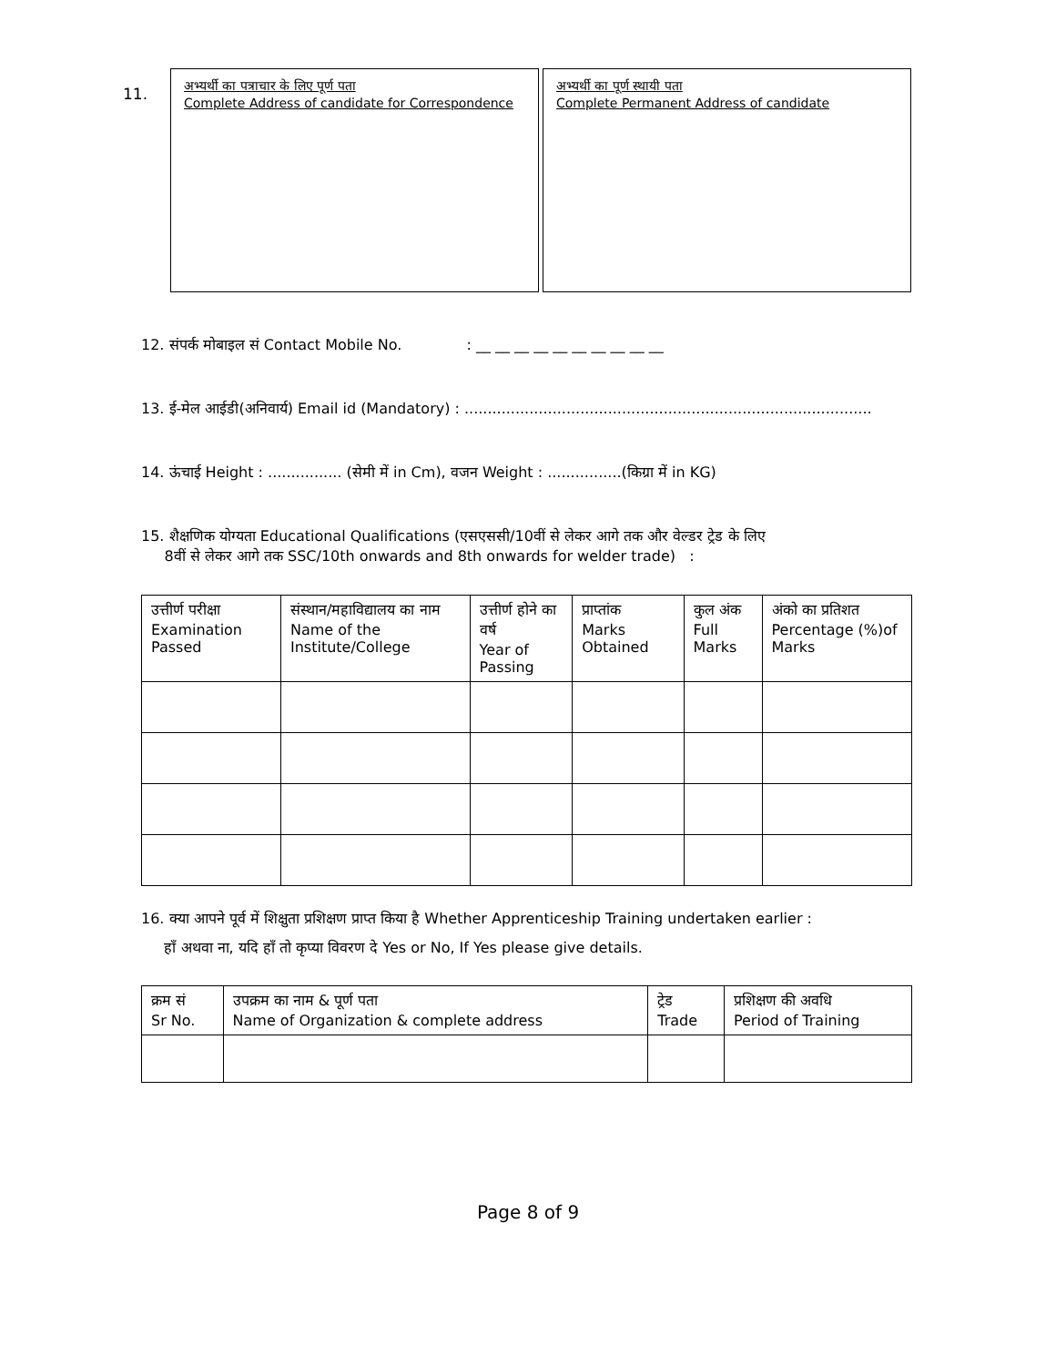11.
अभ्यर्थी का पत्राचार के लिए पूर्ण पता
Complete Address of candidate for Correspondence
अभ्यर्थी का पूर्ण स्थायी पता
Complete Permanent Address of candidate
12. संपर्क मोबाइल सं Contact Mobile No. : __ __ __ __ __ __ __ __ __ __
13. ई-मेल आईडी(अनिवार्य) Email id (Mandatory) : ........................................................................................
14. ऊंचाई Height : ................ (सेमी में in Cm), वजन Weight : ................(किग्रा में in KG)
15. शैक्षणिक योग्यता Educational Qualifications (एसएससी/10वीं से लेकर आगे तक और वेल्डर ट्रेड के लिए
8वीं से लेकर आगे तक SSC/10th onwards and 8th onwards for welder trade) :
| उत्तीर्ण परीक्षा Examination Passed | संस्थान/महाविद्यालय का नाम Name of the Institute/College | उत्तीर्ण होने का वर्ष Year of Passing | प्राप्तांक Marks Obtained | कुल अंक Full Marks | अंको का प्रतिशत Percentage (%)of Marks |
| --- | --- | --- | --- | --- | --- |
16. क्या आपने पूर्व में शिक्षुता प्रशिक्षण प्राप्त किया है Whether Apprenticeship Training undertaken earlier :
हाँ अथवा ना, यदि हाँ तो कृप्या विवरण दे Yes or No, If Yes please give details.
| क्रम सं Sr No. | उपक्रम का नाम & पूर्ण पता Name of Organization & complete address | ट्रेड Trade | प्रशिक्षण की अवधि Period of Training |
| --- | --- | --- | --- |
Page 8 of 9